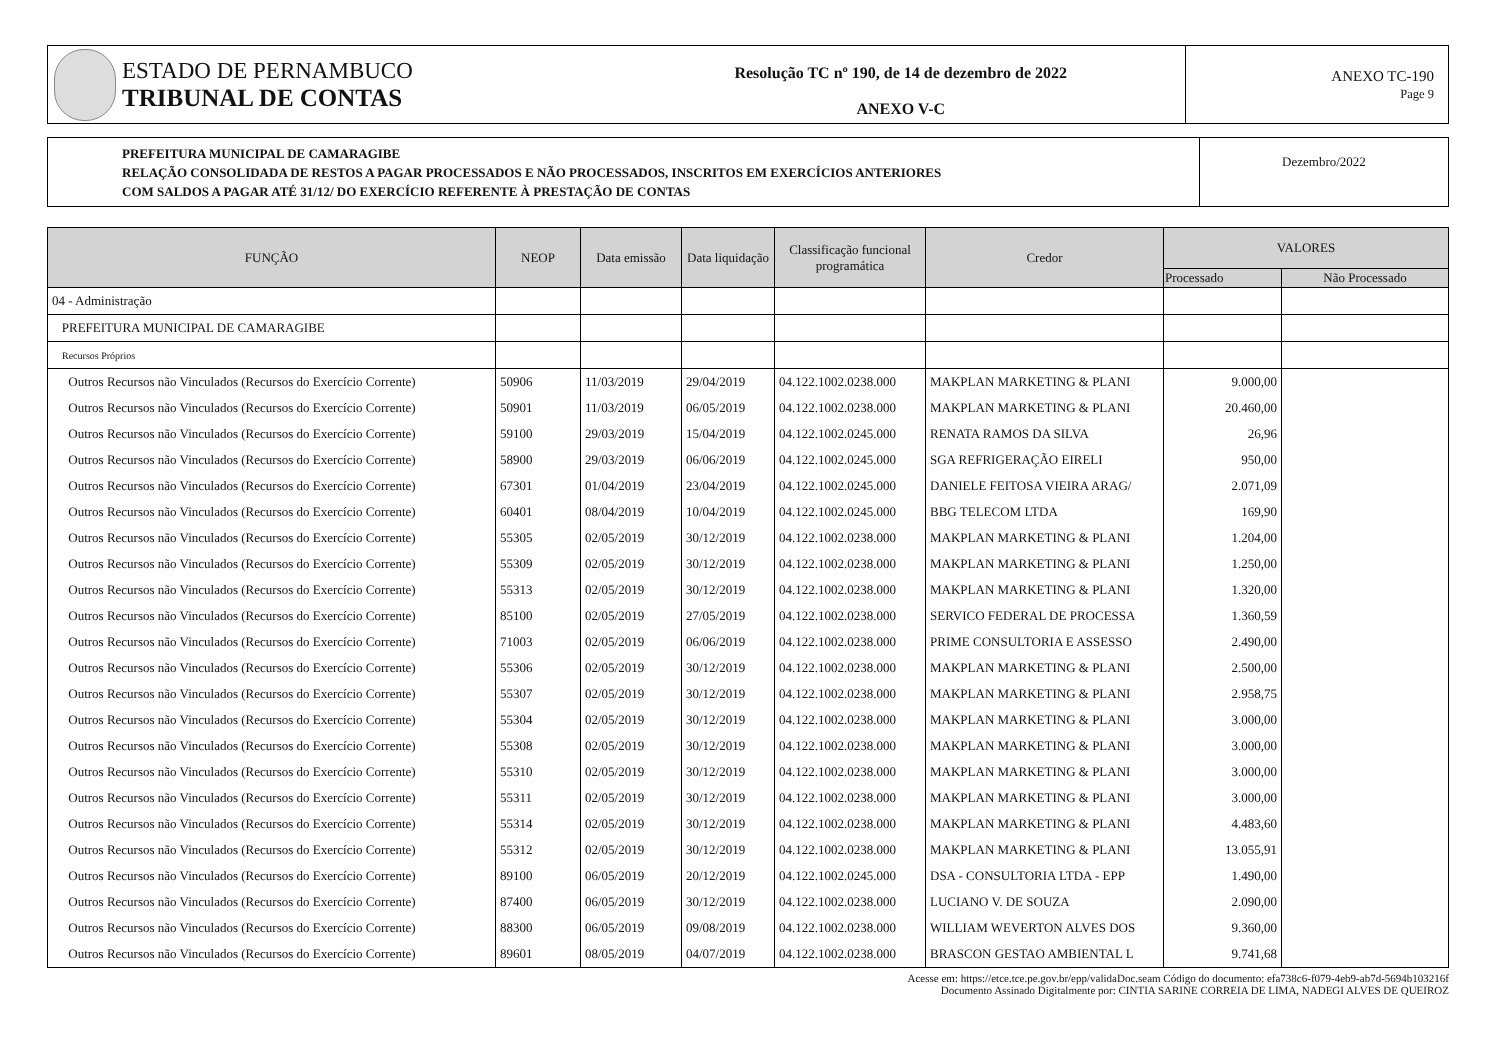ESTADO DE PERNAMBUCO
TRIBUNAL DE CONTAS
Resolução TC nº 190, de 14 de dezembro de 2022
ANEXO V-C
ANEXO TC-190
Page 9
PREFEITURA MUNICIPAL DE CAMARAGIBE
RELAÇÃO CONSOLIDADA DE RESTOS A PAGAR PROCESSADOS E NÃO PROCESSADOS, INSCRITOS EM EXERCÍCIOS ANTERIORES
COM SALDOS A PAGAR ATÉ 31/12/ DO EXERCÍCIO REFERENTE À PRESTAÇÃO DE CONTAS
Dezembro/2022
| FUNÇÃO | NEOP | Data emissão | Data liquidação | Classificação funcional programática | Credor | VALORES | |
| --- | --- | --- | --- | --- | --- | --- | --- |
| | | | | | | Processado | Não Processado |
| 04 - Administração | | | | | | | |
| PREFEITURA MUNICIPAL DE CAMARAGIBE | | | | | | | |
| Recursos Próprios | | | | | | | |
| Outros Recursos não Vinculados (Recursos do Exercício Corrente) | 50906 | 11/03/2019 | 29/04/2019 | 04.122.1002.0238.000 | MAKPLAN MARKETING & PLANI | 9.000,00 | |
| Outros Recursos não Vinculados (Recursos do Exercício Corrente) | 50901 | 11/03/2019 | 06/05/2019 | 04.122.1002.0238.000 | MAKPLAN MARKETING & PLANI | 20.460,00 | |
| Outros Recursos não Vinculados (Recursos do Exercício Corrente) | 59100 | 29/03/2019 | 15/04/2019 | 04.122.1002.0245.000 | RENATA RAMOS DA SILVA | 26,96 | |
| Outros Recursos não Vinculados (Recursos do Exercício Corrente) | 58900 | 29/03/2019 | 06/06/2019 | 04.122.1002.0245.000 | SGA REFRIGERAÇÃO EIRELI | 950,00 | |
| Outros Recursos não Vinculados (Recursos do Exercício Corrente) | 67301 | 01/04/2019 | 23/04/2019 | 04.122.1002.0245.000 | DANIELE FEITOSA VIEIRA ARAG/ | 2.071,09 | |
| Outros Recursos não Vinculados (Recursos do Exercício Corrente) | 60401 | 08/04/2019 | 10/04/2019 | 04.122.1002.0245.000 | BBG TELECOM LTDA | 169,90 | |
| Outros Recursos não Vinculados (Recursos do Exercício Corrente) | 55305 | 02/05/2019 | 30/12/2019 | 04.122.1002.0238.000 | MAKPLAN MARKETING & PLANI | 1.204,00 | |
| Outros Recursos não Vinculados (Recursos do Exercício Corrente) | 55309 | 02/05/2019 | 30/12/2019 | 04.122.1002.0238.000 | MAKPLAN MARKETING & PLANI | 1.250,00 | |
| Outros Recursos não Vinculados (Recursos do Exercício Corrente) | 55313 | 02/05/2019 | 30/12/2019 | 04.122.1002.0238.000 | MAKPLAN MARKETING & PLANI | 1.320,00 | |
| Outros Recursos não Vinculados (Recursos do Exercício Corrente) | 85100 | 02/05/2019 | 27/05/2019 | 04.122.1002.0238.000 | SERVICO FEDERAL DE PROCESSA | 1.360,59 | |
| Outros Recursos não Vinculados (Recursos do Exercício Corrente) | 71003 | 02/05/2019 | 06/06/2019 | 04.122.1002.0238.000 | PRIME CONSULTORIA E ASSESSO | 2.490,00 | |
| Outros Recursos não Vinculados (Recursos do Exercício Corrente) | 55306 | 02/05/2019 | 30/12/2019 | 04.122.1002.0238.000 | MAKPLAN MARKETING & PLANI | 2.500,00 | |
| Outros Recursos não Vinculados (Recursos do Exercício Corrente) | 55307 | 02/05/2019 | 30/12/2019 | 04.122.1002.0238.000 | MAKPLAN MARKETING & PLANI | 2.958,75 | |
| Outros Recursos não Vinculados (Recursos do Exercício Corrente) | 55304 | 02/05/2019 | 30/12/2019 | 04.122.1002.0238.000 | MAKPLAN MARKETING & PLANI | 3.000,00 | |
| Outros Recursos não Vinculados (Recursos do Exercício Corrente) | 55308 | 02/05/2019 | 30/12/2019 | 04.122.1002.0238.000 | MAKPLAN MARKETING & PLANI | 3.000,00 | |
| Outros Recursos não Vinculados (Recursos do Exercício Corrente) | 55310 | 02/05/2019 | 30/12/2019 | 04.122.1002.0238.000 | MAKPLAN MARKETING & PLANI | 3.000,00 | |
| Outros Recursos não Vinculados (Recursos do Exercício Corrente) | 55311 | 02/05/2019 | 30/12/2019 | 04.122.1002.0238.000 | MAKPLAN MARKETING & PLANI | 3.000,00 | |
| Outros Recursos não Vinculados (Recursos do Exercício Corrente) | 55314 | 02/05/2019 | 30/12/2019 | 04.122.1002.0238.000 | MAKPLAN MARKETING & PLANI | 4.483,60 | |
| Outros Recursos não Vinculados (Recursos do Exercício Corrente) | 55312 | 02/05/2019 | 30/12/2019 | 04.122.1002.0238.000 | MAKPLAN MARKETING & PLANI | 13.055,91 | |
| Outros Recursos não Vinculados (Recursos do Exercício Corrente) | 89100 | 06/05/2019 | 20/12/2019 | 04.122.1002.0245.000 | DSA - CONSULTORIA LTDA - EPP | 1.490,00 | |
| Outros Recursos não Vinculados (Recursos do Exercício Corrente) | 87400 | 06/05/2019 | 30/12/2019 | 04.122.1002.0238.000 | LUCIANO V. DE SOUZA | 2.090,00 | |
| Outros Recursos não Vinculados (Recursos do Exercício Corrente) | 88300 | 06/05/2019 | 09/08/2019 | 04.122.1002.0238.000 | WILLIAM WEVERTON ALVES DOS | 9.360,00 | |
| Outros Recursos não Vinculados (Recursos do Exercício Corrente) | 89601 | 08/05/2019 | 04/07/2019 | 04.122.1002.0238.000 | BRASCON GESTAO AMBIENTAL L | 9.741,68 | |
Acesse em: https://etce.tce.pe.gov.br/epp/validaDoc.seam Código do documento: efa738c6-f079-4eb9-ab7d-5694b103216f
Documento Assinado Digitalmente por: CINTIA SARINE CORREIA DE LIMA, NADEGI ALVES DE QUEIROZ